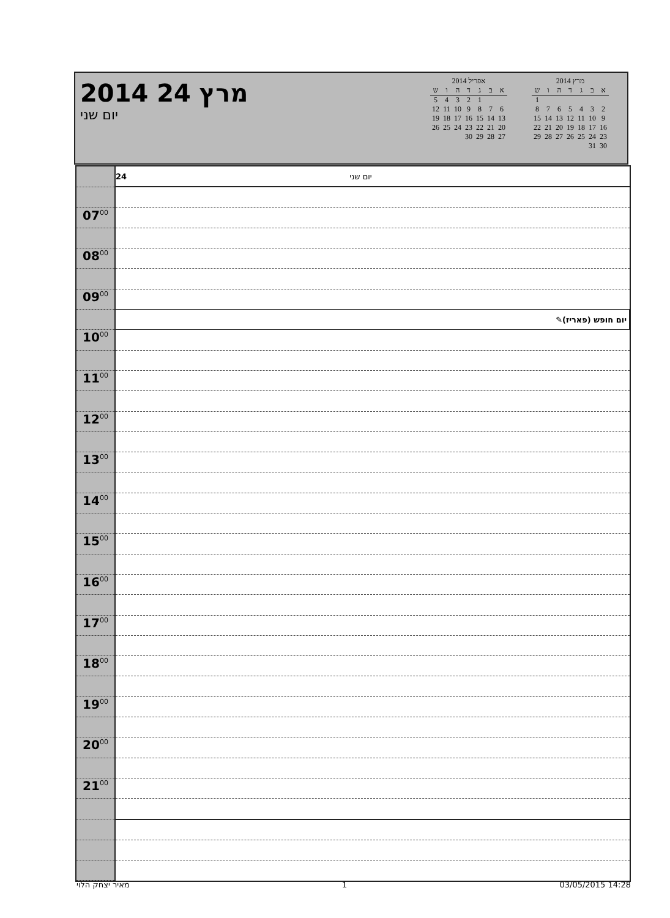2014 מרץ 24
יום שני
אפריל 2014
| א | ב | ג | ד | ה | ו | ש |
| --- | --- | --- | --- | --- | --- | --- |
| | | 1 | 2 | 3 | 4 | 5 |
| 6 | 7 | 8 | 9 | 10 | 11 | 12 |
| 13 | 14 | 15 | 16 | 17 | 18 | 19 |
| 20 | 21 | 22 | 23 | 24 | 25 | 26 |
| 27 | 28 | 29 | 30 | | | |
מרץ 2014
| א | ב | ג | ד | ה | ו | ש |
| --- | --- | --- | --- | --- | --- | --- |
| | | | | | | 1 |
| 2 | 3 | 4 | 5 | 6 | 7 | 8 |
| 9 | 10 | 11 | 12 | 13 | 14 | 15 |
| 16 | 17 | 18 | 19 | 20 | 21 | 22 |
| 23 | 24 | 25 | 26 | 27 | 28 | 29 |
| 30 | 31 | | | | | |
| | 24 יום שני |
| 07<sup>00</sup> | |
| 08<sup>00</sup> | |
| 09<sup>00</sup> | |
| | ✎ יום חופש (פאריז) |
| 10<sup>00</sup> | |
| 11<sup>00</sup> | |
| 12<sup>00</sup> | |
| 13<sup>00</sup> | |
| 14<sup>00</sup> | |
| 15<sup>00</sup> | |
| 16<sup>00</sup> | |
| 17<sup>00</sup> | |
| 18<sup>00</sup> | |
| 19<sup>00</sup> | |
| 20<sup>00</sup> | |
| 21<sup>00</sup> | |
מאיר יצחק הלוי 1 03/05/2015 14:28